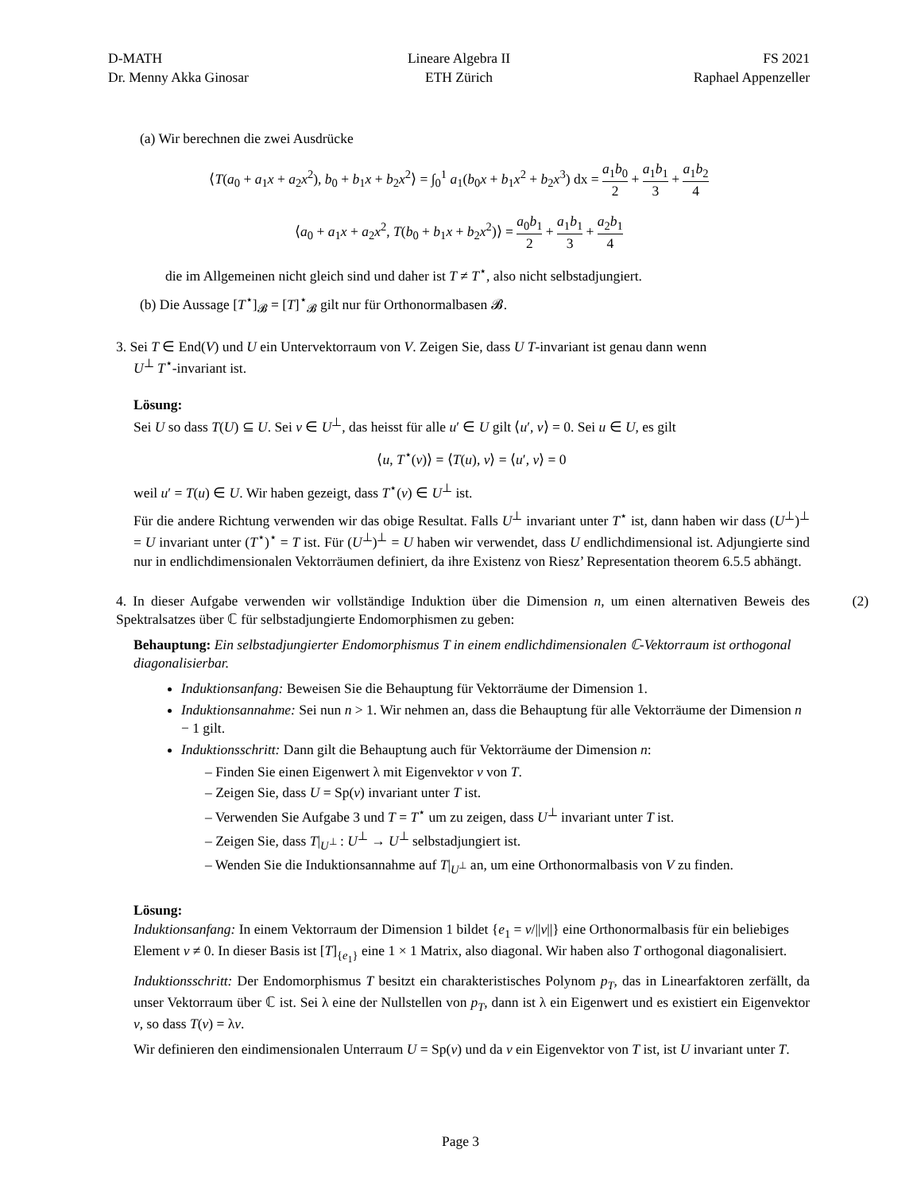D-MATH
Dr. Menny Akka Ginosar
Lineare Algebra II
ETH Zürich
FS 2021
Raphael Appenzeller
(a) Wir berechnen die zwei Ausdrücke
⟨T(a<sub>0</sub> + a<sub>1</sub>x + a<sub>2</sub>x<sup>2</sup>), b<sub>0</sub> + b<sub>1</sub>x + b<sub>2</sub>x<sup>2</sup>⟩ = ∫<sub>0</sub><sup>1</sup> a<sub>1</sub>(b<sub>0</sub>x + b<sub>1</sub>x<sup>2</sup> + b<sub>2</sub>x<sup>3</sup>) dx = a<sub>1</sub>b<sub>0</sub> 2 + a<sub>1</sub>b<sub>1</sub> 3 + a<sub>1</sub>b<sub>2</sub> 4
⟨a<sub>0</sub> + a<sub>1</sub>x + a<sub>2</sub>x<sup>2</sup>, T(b<sub>0</sub> + b<sub>1</sub>x + b<sub>2</sub>x<sup>2</sup>)⟩ = a<sub>0</sub>b<sub>1</sub> 2 + a<sub>1</sub>b<sub>1</sub> 3 + a<sub>2</sub>b<sub>1</sub> 4
die im Allgemeinen nicht gleich sind und daher ist T ≠ T<sup>⋆</sup>, also nicht selbstadjungiert.
(b) Die Aussage [T<sup>⋆</sup>]<sub>𝓑</sub> = [T]<sup>⋆</sup><sub>𝓑</sub> gilt nur für Orthonormalbasen 𝓑.
3. Sei T ∈ End(V) und U ein Untervektorraum von V. Zeigen Sie, dass U T-invariant ist genau dann wenn
U<sup>⊥</sup> T<sup>⋆</sup>-invariant ist.
Lösung:
Sei U so dass T(U) ⊆ U. Sei v ∈ U<sup>⊥</sup>, das heisst für alle u′ ∈ U gilt ⟨u′, v⟩ = 0. Sei u ∈ U, es gilt
⟨u, T<sup>⋆</sup>(v)⟩ = ⟨T(u), v⟩ = ⟨u′, v⟩ = 0
weil u′ = T(u) ∈ U. Wir haben gezeigt, dass T<sup>⋆</sup>(v) ∈ U<sup>⊥</sup> ist.
Für die andere Richtung verwenden wir das obige Resultat. Falls U<sup>⊥</sup> invariant unter T<sup>⋆</sup> ist, dann haben wir dass (U<sup>⊥</sup>)<sup>⊥</sup> = U invariant unter (T<sup>⋆</sup>)<sup>⋆</sup> = T ist. Für (U<sup>⊥</sup>)<sup>⊥</sup> = U haben wir verwendet, dass U endlichdimensional ist. Adjungierte sind nur in endlichdimensionalen Vektorräumen definiert, da ihre Existenz von Riesz’ Representation theorem 6.5.5 abhängt.
(2) 4. In dieser Aufgabe verwenden wir vollständige Induktion über die Dimension n, um einen alternativen Beweis des Spektralsatzes über ℂ für selbstadjungierte Endomorphismen zu geben:
Behauptung: Ein selbstadjungierter Endomorphismus T in einem endlichdimensionalen ℂ-Vektorraum ist orthogonal diagonalisierbar.
Induktionsanfang: Beweisen Sie die Behauptung für Vektorräume der Dimension 1.
Induktionsannahme: Sei nun n > 1. Wir nehmen an, dass die Behauptung für alle Vektorräume der Dimension n − 1 gilt.
Induktionsschritt: Dann gilt die Behauptung auch für Vektorräume der Dimension n:
– Finden Sie einen Eigenwert λ mit Eigenvektor v von T.
– Zeigen Sie, dass U = Sp(v) invariant unter T ist.
– Verwenden Sie Aufgabe 3 und T = T<sup>⋆</sup> um zu zeigen, dass U<sup>⊥</sup> invariant unter T ist.
– Zeigen Sie, dass T|<sub>U<sup>⊥</sup></sub> : U<sup>⊥</sup> → U<sup>⊥</sup> selbstadjungiert ist.
– Wenden Sie die Induktionsannahme auf T|<sub>U<sup>⊥</sup></sub> an, um eine Orthonormalbasis von V zu finden.
Lösung:
Induktionsanfang: In einem Vektorraum der Dimension 1 bildet {e<sub>1</sub> = v/||v||} eine Orthonormalbasis für ein beliebiges Element v ≠ 0. In dieser Basis ist [T]<sub>{e<sub>1</sub>}</sub> eine 1 × 1 Matrix, also diagonal. Wir haben also T orthogonal diagonalisiert.
Induktionsschritt: Der Endomorphismus T besitzt ein charakteristisches Polynom p<sub>T</sub>, das in Linearfaktoren zerfällt, da unser Vektorraum über ℂ ist. Sei λ eine der Nullstellen von p<sub>T</sub>, dann ist λ ein Eigenwert und es existiert ein Eigenvektor v, so dass T(v) = λv.
Wir definieren den eindimensionalen Unterraum U = Sp(v) und da v ein Eigenvektor von T ist, ist U invariant unter T.
Page 3